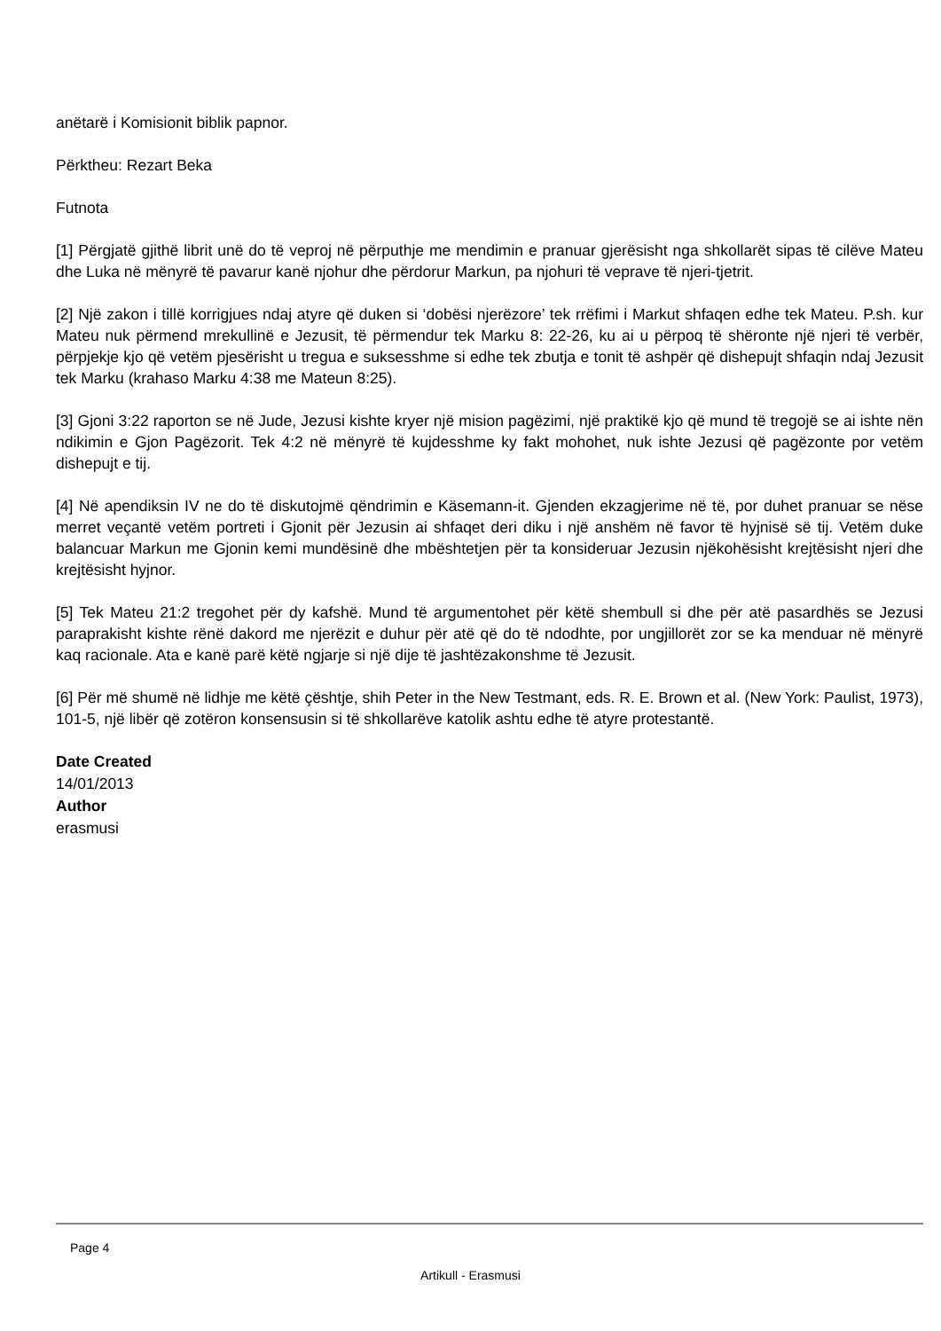anëtarë i Komisionit biblik papnor.
Përktheu: Rezart Beka
Futnota
[1] Përgjatë gjithë librit unë do të veproj në përputhje me mendimin e pranuar gjerësisht nga shkollarët sipas të cilëve Mateu dhe Luka në mënyrë të pavarur kanë njohur dhe përdorur Markun, pa njohuri të veprave të njeri-tjetrit.
[2] Një zakon i tillë korrigjues ndaj atyre që duken si ‘dobësi njerëzore’ tek rrëfimi i Markut shfaqen edhe tek Mateu. P.sh. kur Mateu nuk përmend mrekullinë e Jezusit, të përmendur tek Marku 8: 22-26, ku ai u përpoq të shëronte një njeri të verbër, përpjekje kjo që vetëm pjesërisht u tregua e suksesshme si edhe tek zbutja e tonit të ashpër që dishepujt shfaqin ndaj Jezusit tek Marku (krahaso Marku 4:38 me Mateun 8:25).
[3] Gjoni 3:22 raporton se në Jude, Jezusi kishte kryer një mision pagëzimi, një praktikë kjo që mund të tregojë se ai ishte nën ndikimin e Gjon Pagëzorit. Tek 4:2 në mënyrë të kujdesshme ky fakt mohohet, nuk ishte Jezusi që pagëzonte por vetëm dishepujt e tij.
[4] Në apendiksin IV ne do të diskutojmë qëndrimin e Käsemann-it. Gjenden ekzagjerime në të, por duhet pranuar se nëse merret veçantë vetëm portreti i Gjonit për Jezusin ai shfaqet deri diku i një anshëm në favor të hyjnisë së tij. Vetëm duke balancuar Markun me Gjonin kemi mundësinë dhe mbështetjen për ta konsideruar Jezusin njëkohësisht krejtësisht njeri dhe krejtësisht hyjnor.
[5] Tek Mateu 21:2 tregohet për dy kafshë. Mund të argumentohet për këtë shembull si dhe për atë pasardhës se Jezusi paraprakisht kishte rënë dakord me njerëzit e duhur për atë që do të ndodhte, por ungjillorët zor se ka menduar në mënyrë kaq racionale. Ata e kanë parë këtë ngjarje si një dije të jashtëzakonshme të Jezusit.
[6] Për më shumë në lidhje me këtë çështje, shih Peter in the New Testmant, eds. R. E. Brown et al. (New York: Paulist, 1973), 101-5, një libër që zotëron konsensusin si të shkollarëve katolik ashtu edhe të atyre protestantë.
Date Created
14/01/2013
Author
erasmusi
Page 4
Artikull - Erasmusi